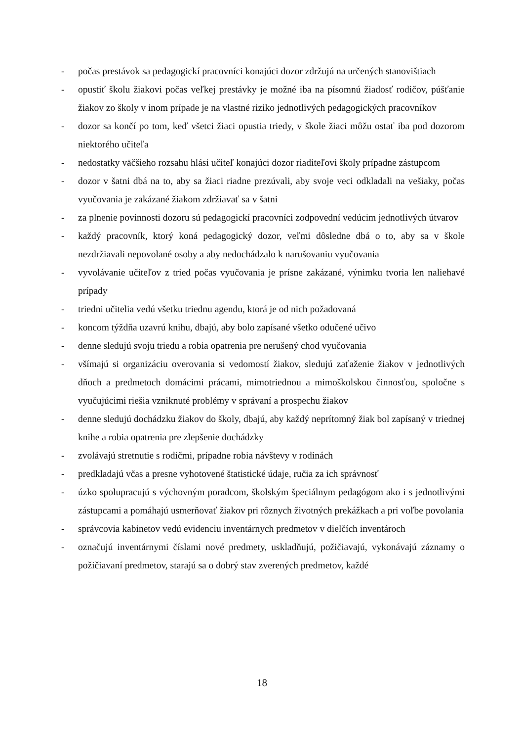- počas prestávok sa pedagogickí pracovníci konajúci dozor zdržujú na určených stanovištiach
- opustiť školu žiakovi počas veľkej prestávky je možné iba na písomnú žiadosť rodičov, púšťanie žiakov zo školy v inom prípade je na vlastné riziko jednotlivých pedagogických pracovníkov
- dozor sa končí po tom, keď všetci žiaci opustia triedy, v škole žiaci môžu ostať iba pod dozorom niektorého učiteľa
- nedostatky väčšieho rozsahu hlási učiteľ konajúci dozor riaditeľovi školy prípadne zástupcom
- dozor v šatni dbá na to, aby sa žiaci riadne prezúvali, aby svoje veci odkladali na vešiaky, počas vyučovania je zakázané žiakom zdržiavať sa v šatni
- za plnenie povinnosti dozoru sú pedagogickí pracovníci zodpovední vedúcim jednotlivých útvarov
- každý pracovník, ktorý koná pedagogický dozor, veľmi dôsledne dbá o to, aby sa v škole nezdržiavali nepovolané osoby a aby nedochádzalo k narušovaniu vyučovania
- vyvolávanie učiteľov z tried počas vyučovania je prísne zakázané, výnimku tvoria len naliehavé prípady
- triedni učitelia vedú všetku triednu agendu, ktorá je od nich požadovaná
- koncom týždňa uzavrú knihu, dbajú, aby bolo zapísané všetko odučené učivo
- denne sledujú svoju triedu a robia opatrenia pre nerušený chod vyučovania
- všímajú si organizáciu overovania si vedomostí žiakov, sledujú zaťaženie žiakov v jednotlivých dňoch a predmetoch domácimi prácami, mimotriednou a mimoškolskou činnosťou, spoločne s vyučujúcimi riešia vzniknuté problémy v správaní a prospechu žiakov
- denne sledujú dochádzku žiakov do školy, dbajú, aby každý neprítomný žiak bol zapísaný v triednej knihe a robia opatrenia pre zlepšenie dochádzky
- zvolávajú stretnutie s rodičmi, prípadne robia návštevy v rodinách
- predkladajú včas a presne vyhotovené štatistické údaje, ručia za ich správnosť
- úzko spolupracujú s výchovným poradcom, školským špeciálnym pedagógom ako i s jednotlivými zástupcami a pomáhajú usmerňovať žiakov pri rôznych životných prekážkach a pri voľbe povolania
- správcovia kabinetov vedú evidenciu inventárnych predmetov v dielčích inventároch
- označujú inventárnymi číslami nové predmety, uskladňujú, požičiavajú, vykonávajú záznamy o požičiavaní predmetov, starajú sa o dobrý stav zverených predmetov, každé
18